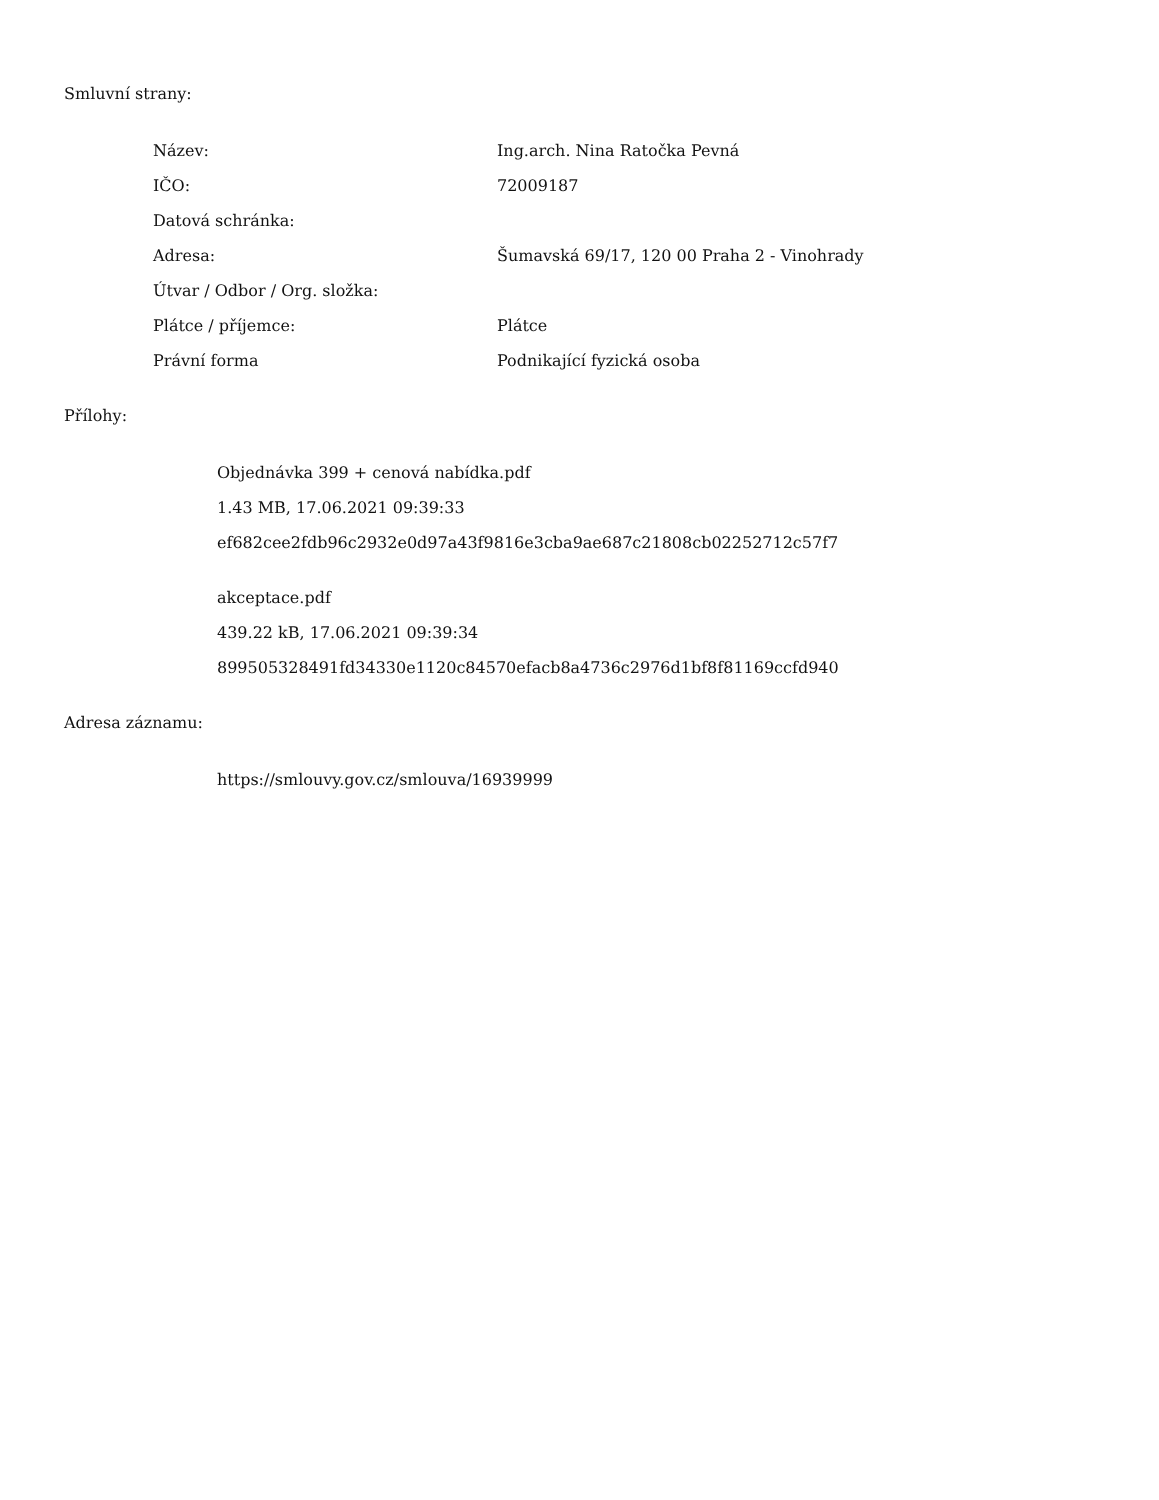Smluvní strany:
| Název: | Ing.arch. Nina Ratočka Pevná |
| IČO: | 72009187 |
| Datová schránka: | |
| Adresa: | Šumavská 69/17, 120 00 Praha 2 - Vinohrady |
| Útvar / Odbor / Org. složka: | |
| Plátce / příjemce: | Plátce |
| Právní forma | Podnikající fyzická osoba |
Přílohy:
Objednávka 399 + cenová nabídka.pdf
1.43 MB, 17.06.2021 09:39:33
ef682cee2fdb96c2932e0d97a43f9816e3cba9ae687c21808cb02252712c57f7
akceptace.pdf
439.22 kB, 17.06.2021 09:39:34
899505328491fd34330e1120c84570efacb8a4736c2976d1bf8f81169ccfd940
Adresa záznamu:
https://smlouvy.gov.cz/smlouva/16939999